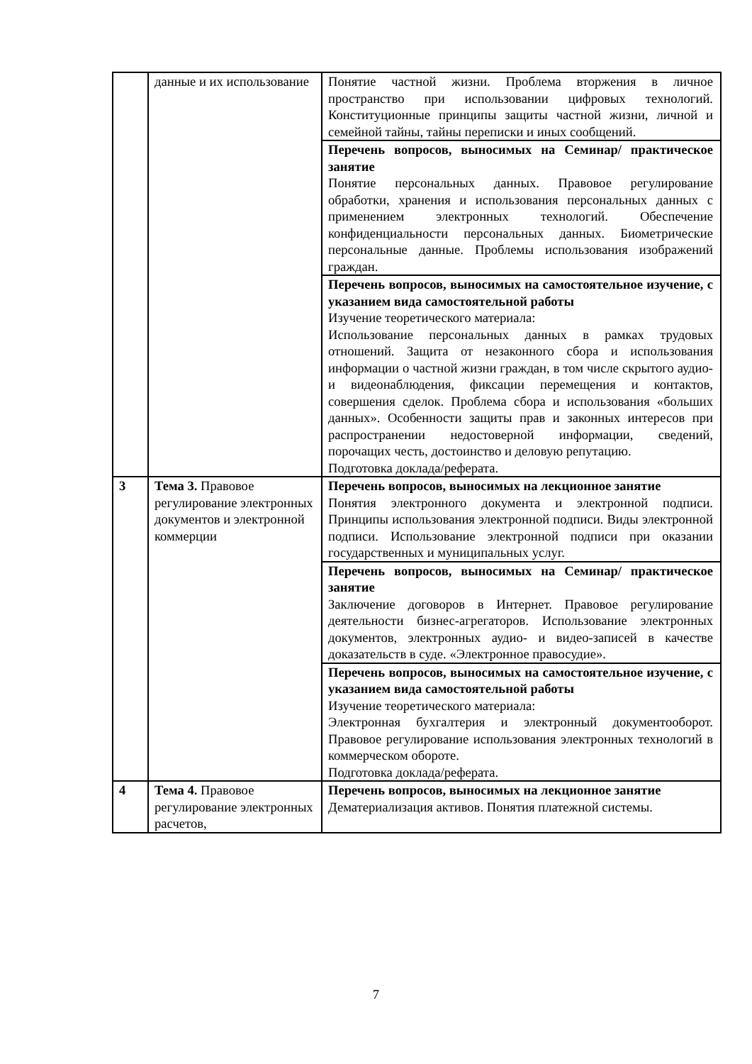| | данные и их использование | Понятие частной жизни. Проблема вторжения в личное пространство при использовании цифровых технологий. Конституционные принципы защиты частной жизни, личной и семейной тайны, тайны переписки и иных сообщений. |
| | | Перечень вопросов, выносимых на Семинар/ практическое занятие Понятие персональных данных. Правовое регулирование обработки, хранения и использования персональных данных с применением электронных технологий. Обеспечение конфиденциальности персональных данных. Биометрические персональные данные. Проблемы использования изображений граждан. |
| | | Перечень вопросов, выносимых на самостоятельное изучение, с указанием вида самостоятельной работы Изучение теоретического материала: Использование персональных данных в рамках трудовых отношений. Защита от незаконного сбора и использования информации о частной жизни граждан, в том числе скрытого аудио- и видеонаблюдения, фиксации перемещения и контактов, совершения сделок. Проблема сбора и использования «больших данных». Особенности защиты прав и законных интересов при распространении недостоверной информации, сведений, порочащих честь, достоинство и деловую репутацию. Подготовка доклада/реферата. |
| 3 | Тема 3. Правовое регулирование электронных документов и электронной коммерции | Перечень вопросов, выносимых на лекционное занятие Понятия электронного документа и электронной подписи. Принципы использования электронной подписи. Виды электронной подписи. Использование электронной подписи при оказании государственных и муниципальных услуг. |
| | | Перечень вопросов, выносимых на Семинар/ практическое занятие Заключение договоров в Интернет. Правовое регулирование деятельности бизнес-агрегаторов. Использование электронных документов, электронных аудио- и видео-записей в качестве доказательств в суде. «Электронное правосудие». |
| | | Перечень вопросов, выносимых на самостоятельное изучение, с указанием вида самостоятельной работы Изучение теоретического материала: Электронная бухгалтерия и электронный документооборот. Правовое регулирование использования электронных технологий в коммерческом обороте. Подготовка доклада/реферата. |
| 4 | Тема 4. Правовое регулирование электронных расчетов, | Перечень вопросов, выносимых на лекционное занятие Дематериализация активов. Понятия платежной системы. |
7